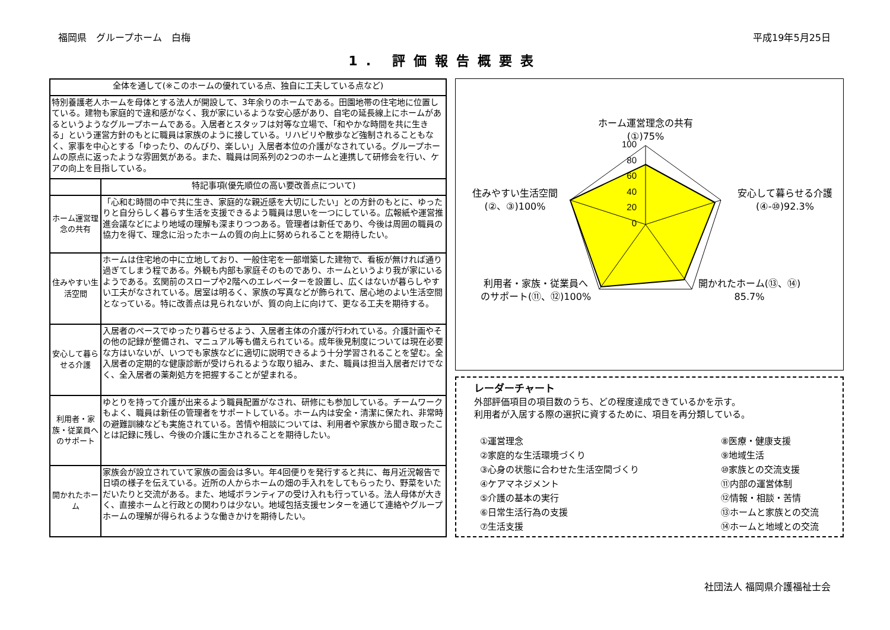福岡県　グループホーム　白梅 平成19年5月25日
1. 評価報告概要表
| 全体を通して(※このホームの優れている点、独自に工夫している点など) | |
| --- | --- |
| 特別養護老人ホームを母体とする法人が開設して、3年余りのホームである。田園地帯の住宅地に位置している。建物も家庭的で違和感がなく、我が家にいるような安心感があり、自宅の延長線上にホームがあるというようなグループホームである。入居者とスタッフは対等な立場で、「和やかな時間を共に生きる」という運営方針のもとに職員は家族のように接している。リハビリや散歩など強制されることもなく、家事を中心とする「ゆったり、のんびり、楽しい」入居者本位の介護がなされている。グループホームの原点に返ったような雰囲気がある。また、職員は同系列の2つのホームと連携して研修会を行い、ケアの向上を目指している。 | |
| | 特記事項(優先順位の高い要改善点について) |
| ホーム運営理念の共有 | 「心和む時間の中で共に生き、家庭的な親近感を大切にしたい」との方針のもとに、ゆったりと自分らしく暮らす生活を支援できるよう職員は思いを一つにしている。広報紙や運営推進会議などにより地域の理解も深まりつつある。管理者は新任であり、今後は周囲の職員の協力を得て、理念に沿ったホームの質の向上に努められることを期待したい。 |
| 住みやすい生活空間 | ホームは住宅地の中に立地しており、一般住宅を一部増築した建物で、看板が無ければ通り過ぎてしまう程である。外観も内部も家庭そのものであり、ホームというより我が家にいるようである。玄関前のスロープや2階へのエレベーターを設置し、広くはないが暮らしやすい工夫がなされている。居室は明るく、家族の写真などが飾られて、居心地のよい生活空間となっている。特に改善点は見られないが、質の向上に向けて、更なる工夫を期待する。 |
| 安心して暮らせる介護 | 入居者のペースでゆったり暮らせるよう、入居者主体の介護が行われている。介護計画やその他の記録が整備され、マニュアル等も備えられている。成年後見制度については現在必要な方はいないが、いつでも家族などに適切に説明できるよう十分学習されることを望む。全入居者の定期的な健康診断が受けられるような取り組み、また、職員は担当入居者だけでなく、全入居者の薬剤処方を把握することが望まれる。 |
| 利用者・家族・従業員へのサポート | ゆとりを持って介護が出来るよう職員配置がなされ、研修にも参加している。チームワークもよく、職員は新任の管理者をサポートしている。ホーム内は安全・清潔に保たれ、非常時の避難訓練なども実施されている。苦情や相談については、利用者や家族から聞き取ったことは記録に残し、今後の介護に生かされることを期待したい。 |
| 開かれたホーム | 家族会が設立されていて家族の面会は多い。年4回便りを発行すると共に、毎月近況報告で日頃の様子を伝えている。近所の人からホームの畑の手入れをしてもらったり、野菜をいただいたりと交流がある。また、地域ボランティアの受け入れも行っている。法人母体が大きく、直接ホームと行政との関わりは少ない。地域包括支援センターを通じて連絡やグループホームの理解が得られるような働きかけを期待したい。 |
100
80
60
40
20
0
ホーム運営理念の共有
(①)75%
住みやすい生活空間
(②、③)100%
安心して暮らせる介護
(④-⑩)92.3%
利用者・家族・従業員へ
のサポート(⑪、⑫)100%
開かれたホーム(⑬、⑭)
85.7%
レーダーチャート
外部評価項目の項目数のうち、どの程度達成できているかを示す。
利用者が入居する際の選択に資するために、項目を再分類している。
①運営理念
②家庭的な生活環境づくり
③心身の状態に合わせた生活空間づくり
④ケアマネジメント
⑤介護の基本の実行
⑥日常生活行為の支援
⑦生活支援
⑧医療・健康支援
⑨地域生活
⑩家族との交流支援
⑪内部の運営体制
⑫情報・相談・苦情
⑬ホームと家族との交流
⑭ホームと地域との交流
社団法人 福岡県介護福祉士会